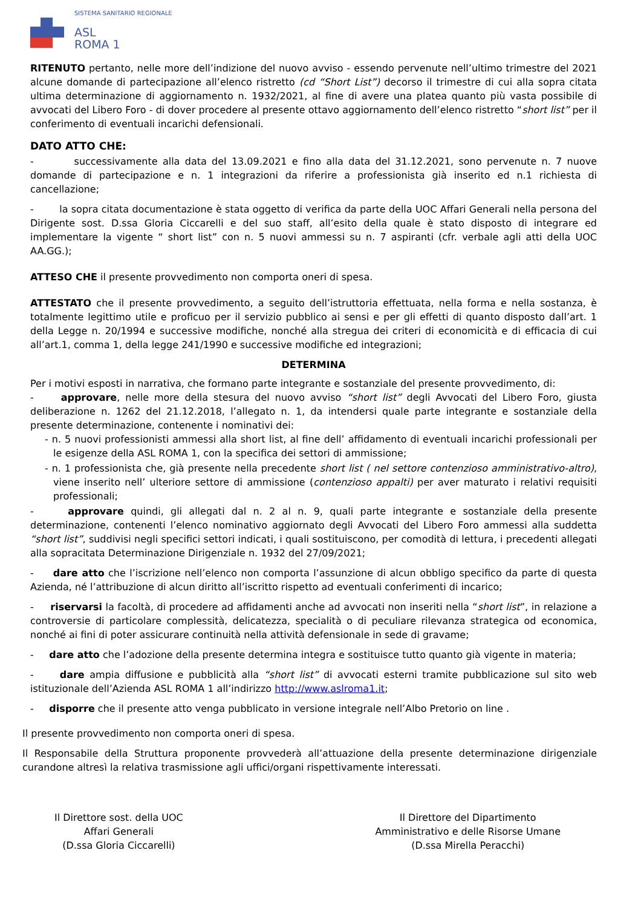SISTEMA SANITARIO REGIONALE
ASL
ROMA 1
RITENUTO pertanto, nelle more dell’indizione del nuovo avviso - essendo pervenute nell’ultimo trimestre del 2021 alcune domande di partecipazione all’elenco ristretto (cd “Short List”) decorso il trimestre di cui alla sopra citata ultima determinazione di aggiornamento n. 1932/2021, al fine di avere una platea quanto più vasta possibile di avvocati del Libero Foro - di dover procedere al presente ottavo aggiornamento dell’elenco ristretto “short list” per il conferimento di eventuali incarichi defensionali.
DATO ATTO CHE:
- successivamente alla data del 13.09.2021 e fino alla data del 31.12.2021, sono pervenute n. 7 nuove domande di partecipazione e n. 1 integrazioni da riferire a professionista già inserito ed n.1 richiesta di cancellazione;
- la sopra citata documentazione è stata oggetto di verifica da parte della UOC Affari Generali nella persona del Dirigente sost. D.ssa Gloria Ciccarelli e del suo staff, all’esito della quale è stato disposto di integrare ed implementare la vigente “ short list” con n. 5 nuovi ammessi su n. 7 aspiranti (cfr. verbale agli atti della UOC AA.GG.);
ATTESO CHE il presente provvedimento non comporta oneri di spesa.
ATTESTATO che il presente provvedimento, a seguito dell’istruttoria effettuata, nella forma e nella sostanza, è totalmente legittimo utile e proficuo per il servizio pubblico ai sensi e per gli effetti di quanto disposto dall’art. 1 della Legge n. 20/1994 e successive modifiche, nonché alla stregua dei criteri di economicità e di efficacia di cui all’art.1, comma 1, della legge 241/1990 e successive modifiche ed integrazioni;
DETERMINA
Per i motivi esposti in narrativa, che formano parte integrante e sostanziale del presente provvedimento, di:
- approvare, nelle more della stesura del nuovo avviso “short list” degli Avvocati del Libero Foro, giusta deliberazione n. 1262 del 21.12.2018, l’allegato n. 1, da intendersi quale parte integrante e sostanziale della presente determinazione, contenente i nominativi dei:
- n. 5 nuovi professionisti ammessi alla short list, al fine dell’ affidamento di eventuali incarichi professionali per le esigenze della ASL ROMA 1, con la specifica dei settori di ammissione;
- n. 1 professionista che, già presente nella precedente short list ( nel settore contenzioso amministrativo-altro), viene inserito nell’ ulteriore settore di ammissione (contenzioso appalti) per aver maturato i relativi requisiti professionali;
- approvare quindi, gli allegati dal n. 2 al n. 9, quali parte integrante e sostanziale della presente determinazione, contenenti l’elenco nominativo aggiornato degli Avvocati del Libero Foro ammessi alla suddetta “short list”, suddivisi negli specifici settori indicati, i quali sostituiscono, per comodità di lettura, i precedenti allegati alla sopracitata Determinazione Dirigenziale n. 1932 del 27/09/2021;
- dare atto che l’iscrizione nell’elenco non comporta l’assunzione di alcun obbligo specifico da parte di questa Azienda, né l’attribuzione di alcun diritto all’iscritto rispetto ad eventuali conferimenti di incarico;
- riservarsi la facoltà, di procedere ad affidamenti anche ad avvocati non inseriti nella “short list”, in relazione a controversie di particolare complessità, delicatezza, specialità o di peculiare rilevanza strategica od economica, nonché ai fini di poter assicurare continuità nella attività defensionale in sede di gravame;
- dare atto che l’adozione della presente determina integra e sostituisce tutto quanto già vigente in materia;
- dare ampia diffusione e pubblicità alla “short list” di avvocati esterni tramite pubblicazione sul sito web istituzionale dell’Azienda ASL ROMA 1 all’indirizzo http://www.aslroma1.it;
- disporre che il presente atto venga pubblicato in versione integrale nell’Albo Pretorio on line .
Il presente provvedimento non comporta oneri di spesa.
Il Responsabile della Struttura proponente provvederà all’attuazione della presente determinazione dirigenziale curandone altresì la relativa trasmissione agli uffici/organi rispettivamente interessati.
Il Direttore sost. della UOC
Affari Generali
(D.ssa Gloria Ciccarelli)
Il Direttore del Dipartimento
Amministrativo e delle Risorse Umane
(D.ssa Mirella Peracchi)